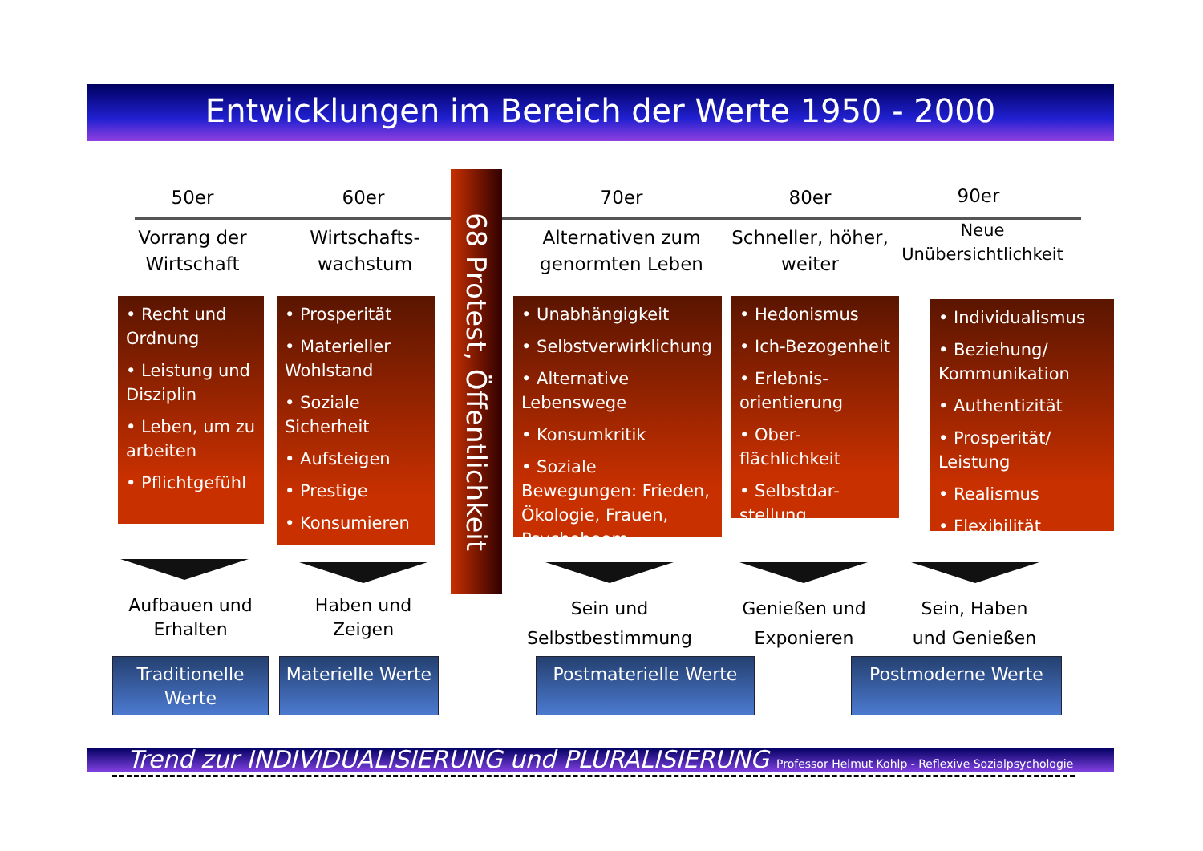Entwicklungen im Bereich der Werte 1950 - 2000
50er 60er 70er 80er 90er
68 Protest, Öffentlichkeit
Vorrang der Wirtschaft
Wirtschafts-wachstum
Alternativen zum genormten Leben
Schneller, höher, weiter
Neue Unübersichtlichkeit
• Recht und Ordnung
• Leistung und Disziplin
• Leben, um zu arbeiten
• Pflichtgefühl
• Prosperität
• Materieller Wohlstand
• Soziale Sicherheit
• Aufsteigen
• Prestige
• Konsumieren
• Unabhängigkeit
• Selbstverwirklichung
• Alternative Lebenswege
• Konsumkritik
• Soziale Bewegungen: Frieden, Ökologie, Frauen, Psychoboom
• Hedonismus
• Ich-Bezogenheit
• Erlebnis-orientierung
• Ober-flächlichkeit
• Selbstdar-stellung
• Individualismus
• Beziehung/ Kommunikation
• Authentizität
• Prosperität/ Leistung
• Realismus
• Flexibilität
Aufbauen und Erhalten
Haben und Zeigen
Sein und Selbstbestimmung
Genießen und Exponieren
Sein, Haben und Genießen
Traditionelle Werte
Materielle Werte
Postmaterielle Werte Postmoderne Werte
Trend zur INDIVIDUALISIERUNG und PLURALISIERUNG Professor Helmut Kohlp - Reflexive Sozialpsychologie